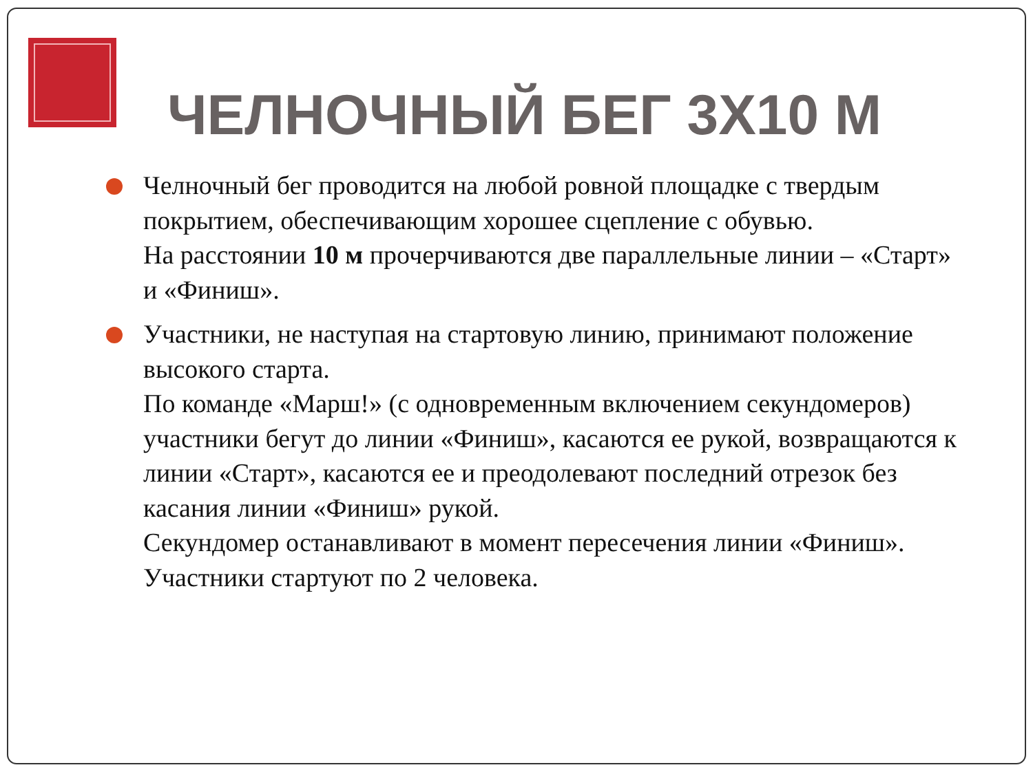ЧЕЛНОЧНЫЙ БЕГ 3Х10 М
Челночный бег проводится на любой ровной площадке с твердым покрытием, обеспечивающим хорошее сцепление с обувью.
На расстоянии 10 м прочерчиваются две параллельные линии – «Старт» и «Финиш».
Участники, не наступая на стартовую линию, принимают положение высокого старта.
По команде «Марш!» (с одновременным включением секундомеров) участники бегут до линии «Финиш», касаются ее рукой, возвращаются к линии «Старт», касаются ее и преодолевают последний отрезок без касания линии «Финиш» рукой.
Секундомер останавливают в момент пересечения линии «Финиш».
Участники стартуют по 2 человека.